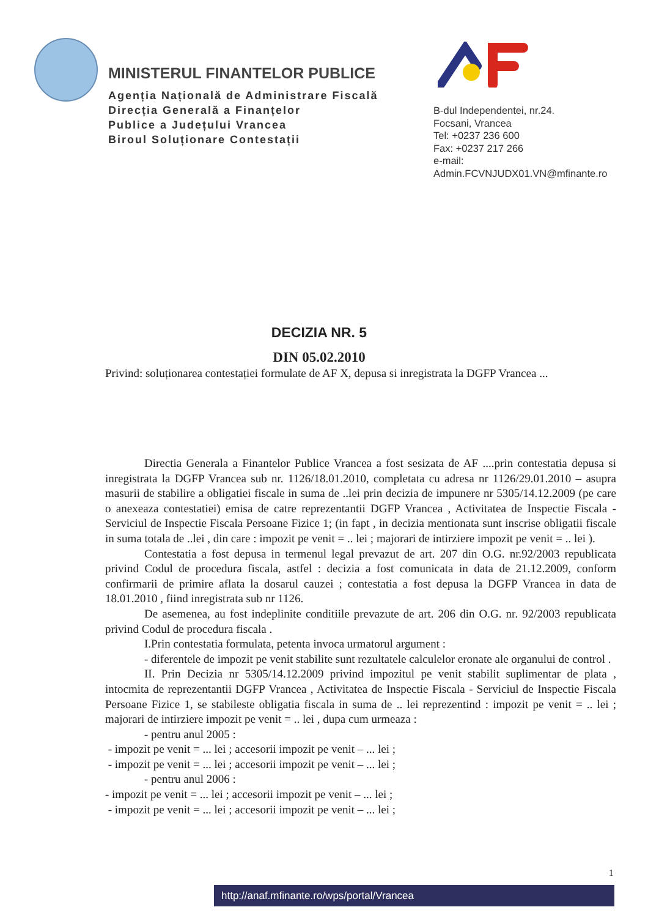MINISTERUL FINANTELOR PUBLICE
Agenția Națională de Administrare Fiscală
Direcția Generală a Finanțelor
Publice a Județului Vrancea
Biroul Soluționare Contestații
B-dul Independentei, nr.24.
Focsani, Vrancea
Tel: +0237 236 600
Fax: +0237 217 266
e-mail:
Admin.FCVNJUDX01.VN@mfinante.ro
DECIZIA NR. 5
DIN 05.02.2010
Privind: soluționarea contestației formulate de AF X, depusa si inregistrata la DGFP Vrancea ...
Directia Generala a Finantelor Publice Vrancea a fost sesizata de AF ....prin contestatia depusa si inregistrata la DGFP Vrancea sub nr. 1126/18.01.2010, completata cu adresa nr 1126/29.01.2010 – asupra masurii de stabilire a obligatiei fiscale in suma de ..lei prin decizia de impunere nr 5305/14.12.2009 (pe care o anexeaza contestatiei) emisa de catre reprezentantii DGFP Vrancea , Activitatea de Inspectie Fiscala - Serviciul de Inspectie Fiscala Persoane Fizice 1; (in fapt , in decizia mentionata sunt inscrise obligatii fiscale in suma totala de ..lei , din care : impozit pe venit = .. lei ; majorari de intirziere impozit pe venit = .. lei ).
Contestatia a fost depusa in termenul legal prevazut de art. 207 din O.G. nr.92/2003 republicata privind Codul de procedura fiscala, astfel : decizia a fost comunicata in data de 21.12.2009, conform confirmarii de primire aflata la dosarul cauzei ; contestatia a fost depusa la DGFP Vrancea in data de 18.01.2010 , fiind inregistrata sub nr 1126.
De asemenea, au fost indeplinite conditiile prevazute de art. 206 din O.G. nr. 92/2003 republicata privind Codul de procedura fiscala .
I.Prin contestatia formulata, petenta invoca urmatorul argument :
- diferentele de impozit pe venit stabilite sunt rezultatele calculelor eronate ale organului de control .
II. Prin Decizia nr 5305/14.12.2009 privind impozitul pe venit stabilit suplimentar de plata , intocmita de reprezentantii DGFP Vrancea , Activitatea de Inspectie Fiscala - Serviciul de Inspectie Fiscala Persoane Fizice 1, se stabileste obligatia fiscala in suma de .. lei reprezentind : impozit pe venit = .. lei ; majorari de intirziere impozit pe venit = .. lei , dupa cum urmeaza :
- pentru anul 2005 :
- impozit pe venit = ... lei ; accesorii impozit pe venit – ... lei ;
- impozit pe venit = ... lei ; accesorii impozit pe venit – ... lei ;
- pentru anul 2006 :
- impozit pe venit = ... lei ; accesorii impozit pe venit – ... lei ;
- impozit pe venit = ... lei ; accesorii impozit pe venit – ... lei ;
1
http://anaf.mfinante.ro/wps/portal/Vrancea